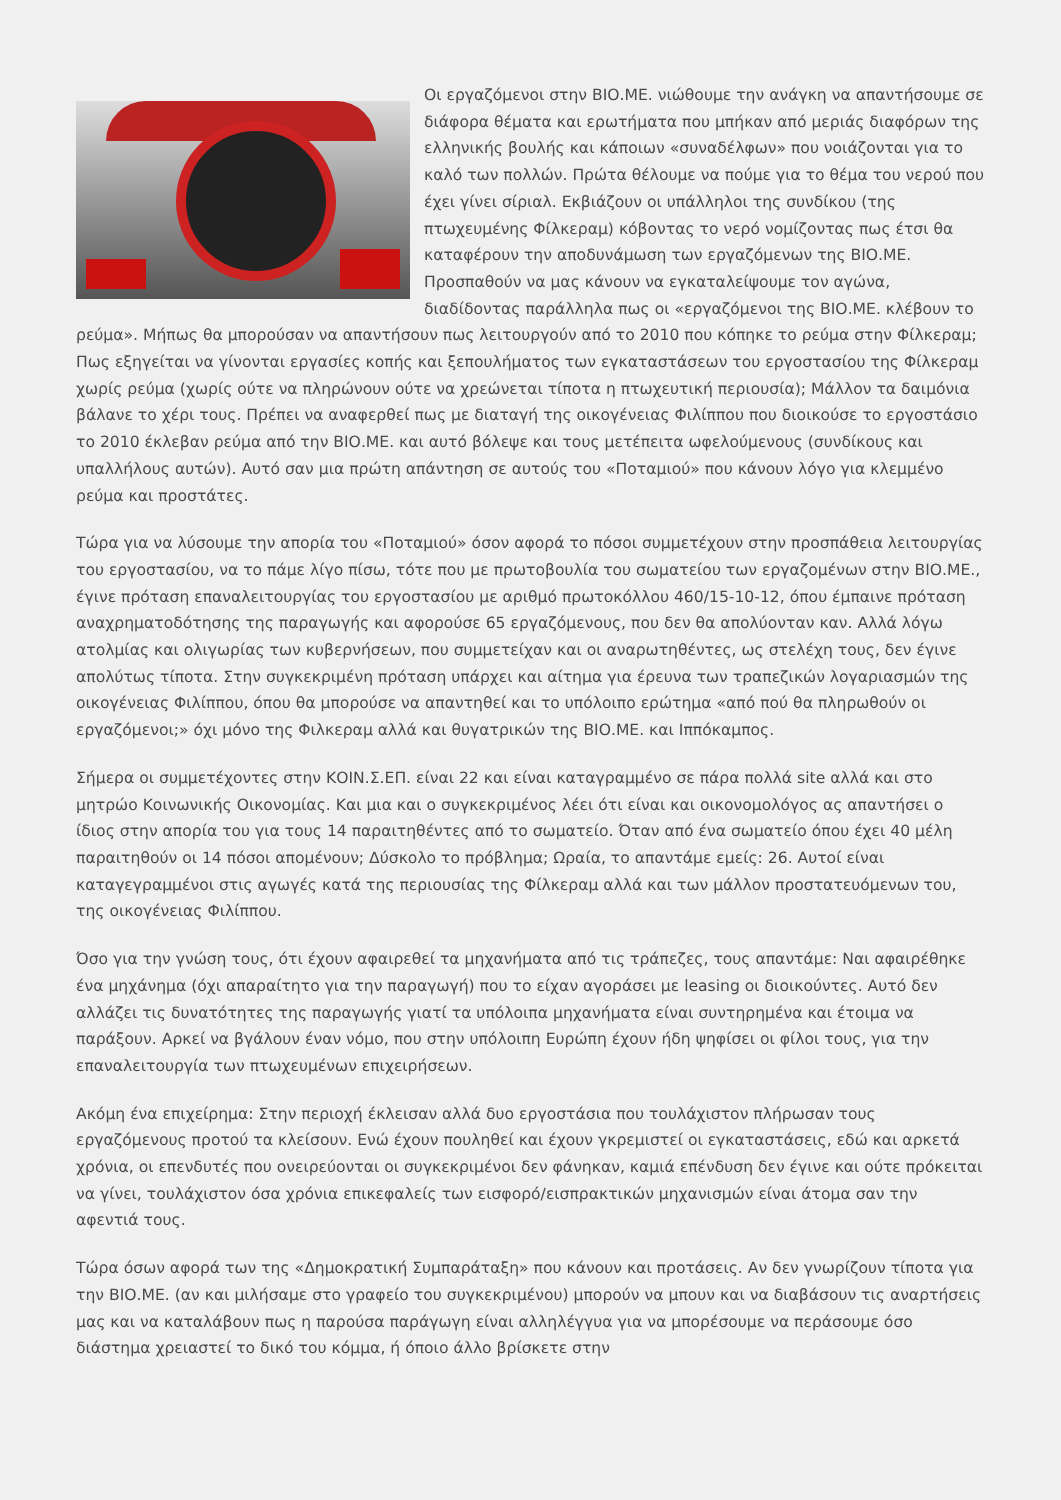Οι εργαζόμενοι στην ΒΙΟ.ΜΕ. νιώθουμε την ανάγκη να απαντήσουμε σε διάφορα θέματα και ερωτήματα που μπήκαν από μεριάς διαφόρων της ελληνικής βουλής και κάποιων «συναδέλφων» που νοιάζονται για το καλό των πολλών. Πρώτα θέλουμε να πούμε για το θέμα του νερού που έχει γίνει σίριαλ. Εκβιάζουν οι υπάλληλοι της συνδίκου (της πτωχευμένης Φίλκεραμ) κόβοντας το νερό νομίζοντας πως έτσι θα καταφέρουν την αποδυνάμωση των εργαζόμενων της ΒΙΟ.ΜΕ. Προσπαθούν να μας κάνουν να εγκαταλείψουμε τον αγώνα, διαδίδοντας παράλληλα πως οι «εργαζόμενοι της ΒΙΟ.ΜΕ. κλέβουν το ρεύμα». Μήπως θα μπορούσαν να απαντήσουν πως λειτουργούν από το 2010 που κόπηκε το ρεύμα στην Φίλκεραμ; Πως εξηγείται να γίνονται εργασίες κοπής και ξεπουλήματος των εγκαταστάσεων του εργοστασίου της Φίλκεραμ χωρίς ρεύμα (χωρίς ούτε να πληρώνουν ούτε να χρεώνεται τίποτα η πτωχευτική περιουσία); Μάλλον τα δαιμόνια βάλανε το χέρι τους. Πρέπει να αναφερθεί πως με διαταγή της οικογένειας Φιλίππου που διοικούσε το εργοστάσιο το 2010 έκλεβαν ρεύμα από την ΒΙΟ.ΜΕ. και αυτό βόλεψε και τους μετέπειτα ωφελούμενους (συνδίκους και υπαλλήλους αυτών). Αυτό σαν μια πρώτη απάντηση σε αυτούς του «Ποταμιού» που κάνουν λόγο για κλεμμένο ρεύμα και προστάτες.
Τώρα για να λύσουμε την απορία του «Ποταμιού» όσον αφορά το πόσοι συμμετέχουν στην προσπάθεια λειτουργίας του εργοστασίου, να το πάμε λίγο πίσω, τότε που με πρωτοβουλία του σωματείου των εργαζομένων στην ΒΙΟ.ΜΕ., έγινε πρόταση επαναλειτουργίας του εργοστασίου με αριθμό πρωτοκόλλου 460/15-10-12, όπου έμπαινε πρόταση αναχρηματοδότησης της παραγωγής και αφορούσε 65 εργαζόμενους, που δεν θα απολύονταν καν. Αλλά λόγω ατολμίας και ολιγωρίας των κυβερνήσεων, που συμμετείχαν και οι αναρωτηθέντες, ως στελέχη τους, δεν έγινε απολύτως τίποτα. Στην συγκεκριμένη πρόταση υπάρχει και αίτημα για έρευνα των τραπεζικών λογαριασμών της οικογένειας Φιλίππου, όπου θα μπορούσε να απαντηθεί και το υπόλοιπο ερώτημα «από πού θα πληρωθούν οι εργαζόμενοι;» όχι μόνο της Φιλκεραμ αλλά και θυγατρικών της ΒΙΟ.ΜΕ. και Ιππόκαμπος.
Σήμερα οι συμμετέχοντες στην ΚΟΙΝ.Σ.ΕΠ. είναι 22 και είναι καταγραμμένο σε πάρα πολλά site αλλά και στο μητρώο Κοινωνικής Οικονομίας. Και μια και ο συγκεκριμένος λέει ότι είναι και οικονομολόγος ας απαντήσει ο ίδιος στην απορία του για τους 14 παραιτηθέντες από το σωματείο. Όταν από ένα σωματείο όπου έχει 40 μέλη παραιτηθούν οι 14 πόσοι απομένουν; Δύσκολο το πρόβλημα; Ωραία, το απαντάμε εμείς: 26. Αυτοί είναι καταγεγραμμένοι στις αγωγές κατά της περιουσίας της Φίλκεραμ αλλά και των μάλλον προστατευόμενων του, της οικογένειας Φιλίππου.
Όσο για την γνώση τους, ότι έχουν αφαιρεθεί τα μηχανήματα από τις τράπεζες, τους απαντάμε: Ναι αφαιρέθηκε ένα μηχάνημα (όχι απαραίτητο για την παραγωγή) που το είχαν αγοράσει με leasing οι διοικούντες. Αυτό δεν αλλάζει τις δυνατότητες της παραγωγής γιατί τα υπόλοιπα μηχανήματα είναι συντηρημένα και έτοιμα να παράξουν. Αρκεί να βγάλουν έναν νόμο, που στην υπόλοιπη Ευρώπη έχουν ήδη ψηφίσει οι φίλοι τους, για την επαναλειτουργία των πτωχευμένων επιχειρήσεων.
Ακόμη ένα επιχείρημα: Στην περιοχή έκλεισαν αλλά δυο εργοστάσια που τουλάχιστον πλήρωσαν τους εργαζόμενους προτού τα κλείσουν. Ενώ έχουν πουληθεί και έχουν γκρεμιστεί οι εγκαταστάσεις, εδώ και αρκετά χρόνια, οι επενδυτές που ονειρεύονται οι συγκεκριμένοι δεν φάνηκαν, καμιά επένδυση δεν έγινε και ούτε πρόκειται να γίνει, τουλάχιστον όσα χρόνια επικεφαλείς των εισφορό/εισπρακτικών μηχανισμών είναι άτομα σαν την αφεντιά τους.
Τώρα όσων αφορά των της «Δημοκρατική Συμπαράταξη» που κάνουν και προτάσεις. Αν δεν γνωρίζουν τίποτα για την ΒΙΟ.ΜΕ. (αν και μιλήσαμε στο γραφείο του συγκεκριμένου) μπορούν να μπουν και να διαβάσουν τις αναρτήσεις μας και να καταλάβουν πως η παρούσα παράγωγη είναι αλληλέγγυα για να μπορέσουμε να περάσουμε όσο διάστημα χρειαστεί το δικό του κόμμα, ή όποιο άλλο βρίσκετε στην